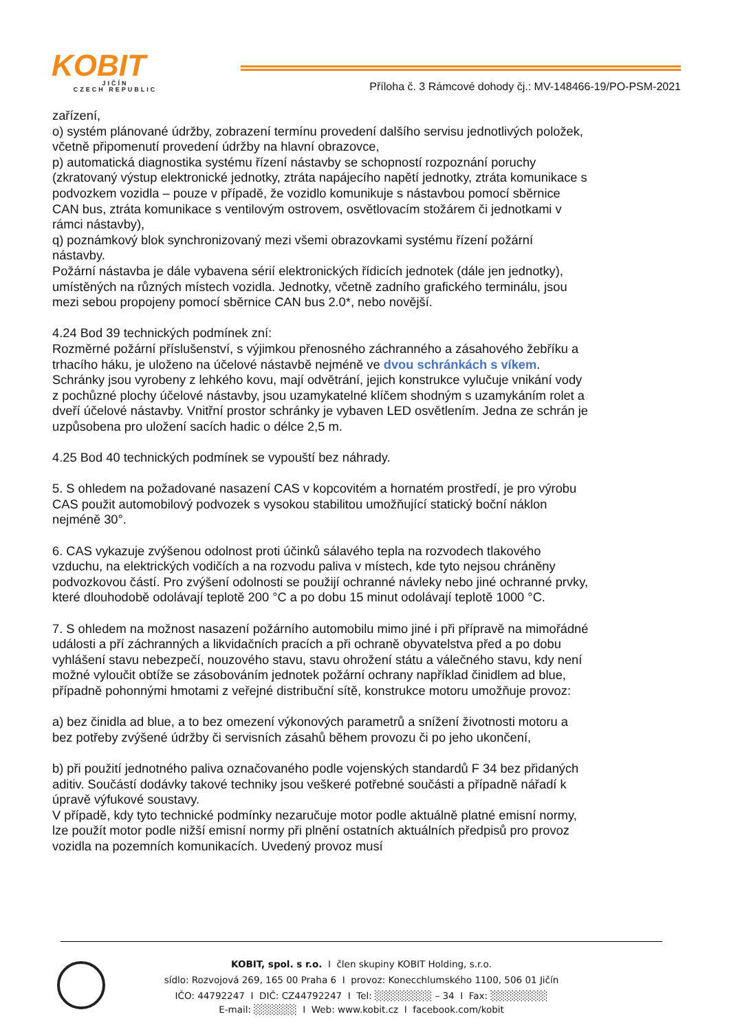KOBIT
JIČÍN
CZECH REPUBLIC
Příloha č. 3 Rámcové dohody čj.: MV-148466-19/PO-PSM-2021
zařízení,
o) systém plánované údržby, zobrazení termínu provedení dalšího servisu jednotlivých položek, včetně připomenutí provedení údržby na hlavní obrazovce,
p) automatická diagnostika systému řízení nástavby se schopností rozpoznání poruchy (zkratovaný výstup elektronické jednotky, ztráta napájecího napětí jednotky, ztráta komunikace s podvozkem vozidla – pouze v případě, že vozidlo komunikuje s nástavbou pomocí sběrnice CAN bus, ztráta komunikace s ventilovým ostrovem, osvětlovacím stožárem či jednotkami v rámci nástavby),
q) poznámkový blok synchronizovaný mezi všemi obrazovkami systému řízení požární nástavby.
Požární nástavba je dále vybavena sérií elektronických řídicích jednotek (dále jen jednotky), umístěných na různých místech vozidla. Jednotky, včetně zadního grafického terminálu, jsou mezi sebou propojeny pomocí sběrnice CAN bus 2.0*, nebo novější.
4.24 Bod 39 technických podmínek zní:
Rozměrné požární příslušenství, s výjimkou přenosného záchranného a zásahového žebříku a trhacího háku, je uloženo na účelové nástavbě nejméně ve dvou schránkách s víkem. Schránky jsou vyrobeny z lehkého kovu, mají odvětrání, jejich konstrukce vylučuje vnikání vody z pochůzné plochy účelové nástavby, jsou uzamykatelné klíčem shodným s uzamykáním rolet a dveří účelové nástavby. Vnitřní prostor schránky je vybaven LED osvětlením. Jedna ze schrán je uzpůsobena pro uložení sacích hadic o délce 2,5 m.
4.25 Bod 40 technických podmínek se vypouští bez náhrady.
5. S ohledem na požadované nasazení CAS v kopcovitém a hornatém prostředí, je pro výrobu CAS použit automobilový podvozek s vysokou stabilitou umožňující statický boční náklon nejméně 30°.
6. CAS vykazuje zvýšenou odolnost proti účinků sálavého tepla na rozvodech tlakového vzduchu, na elektrických vodičích a na rozvodu paliva v místech, kde tyto nejsou chráněny podvozkovou částí. Pro zvýšení odolnosti se použijí ochranné návleky nebo jiné ochranné prvky, které dlouhodobě odolávají teplotě 200 °C a po dobu 15 minut odolávají teplotě 1000 °C.
7. S ohledem na možnost nasazení požárního automobilu mimo jiné i při přípravě na mimořádné události a pří záchranných a likvidačních pracích a při ochraně obyvatelstva před a po dobu vyhlášení stavu nebezpečí, nouzového stavu, stavu ohrožení státu a válečného stavu, kdy není možné vyloučit obtíže se zásobováním jednotek požární ochrany například činidlem ad blue, případně pohonnými hmotami z veřejné distribuční sítě, konstrukce motoru umožňuje provoz:
a) bez činidla ad blue, a to bez omezení výkonových parametrů a snížení životnosti motoru a bez potřeby zvýšené údržby či servisních zásahů během provozu či po jeho ukončení,
b) při použití jednotného paliva označovaného podle vojenských standardů F 34 bez přidaných aditiv. Součástí dodávky takové techniky jsou veškeré potřebné součásti a případně nářadí k úpravě výfukové soustavy.
V případě, kdy tyto technické podmínky nezaručuje motor podle aktuálně platné emisní normy, lze použít motor podle nižší emisní normy při plnění ostatních aktuálních předpisů pro provoz vozidla na pozemních komunikacích. Uvedený provoz musí
KOBIT, spol. s r.o. I člen skupiny KOBIT Holding, s.r.o.
sídlo: Rozvojová 269, 165 00 Praha 6 I provoz: Konecchlumského 1100, 506 01 Jičín
IČO: 44792247 I DIČ: CZ44792247 I Tel: ░░░░░░░░ – 34 I Fax: ░░░░░░░░
E-mail: ░░░░░░ I Web: www.kobit.cz I facebook.com/kobit